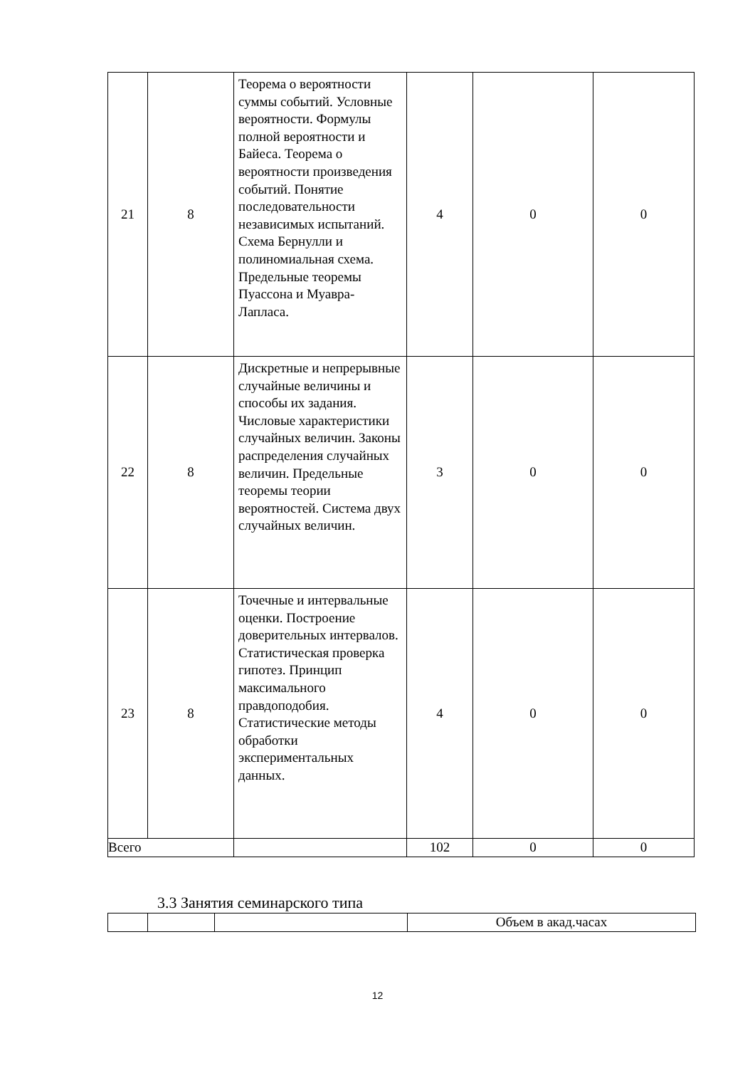| 21 | 8 | Теорема о вероятности суммы событий. Условные вероятности. Формулы полной вероятности и Байеса. Теорема о вероятности произведения событий. Понятие последовательности независимых испытаний. Схема Бернулли и полиномиальная схема. Предельные теоремы Пуассона и Муавра-Лапласа. | 4 | 0 | 0 |
| 22 | 8 | Дискретные и непрерывные случайные величины и способы их задания. Числовые характеристики случайных величин. Законы распределения случайных величин. Предельные теоремы теории вероятностей. Система двух случайных величин. | 3 | 0 | 0 |
| 23 | 8 | Точечные и интервальные оценки. Построение доверительных интервалов. Статистическая проверка гипотез. Принцип максимального правдоподобия. Статистические методы обработки экспериментальных данных. | 4 | 0 | 0 |
| Всего | | | 102 | 0 | 0 |
3.3 Занятия семинарского типа
| | | | Объем в акад.часах |
12